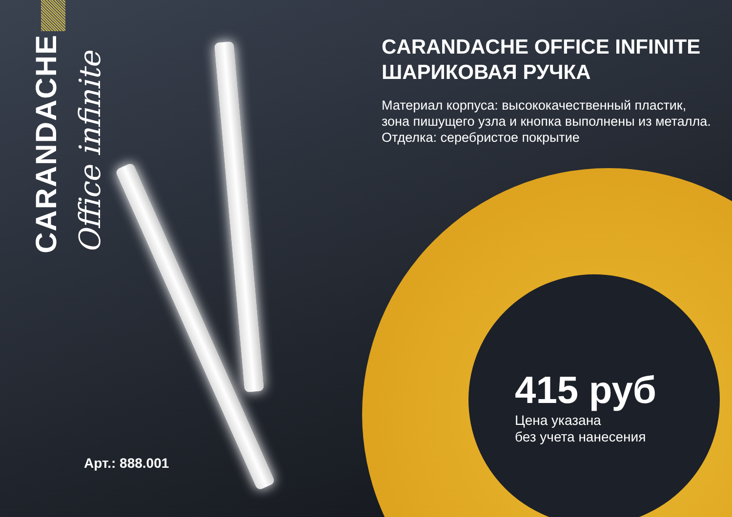CARANDACHE
Office infinite
CARANDACHE OFFICE INFINITE ШАРИКОВАЯ РУЧКА
Материал корпуса: высококачественный пластик, зона пишущего узла и кнопка выполнены из металла.
Отделка: серебристое покрытие
415 руб
Цена указана
без учета нанесения
Арт.: 888.001